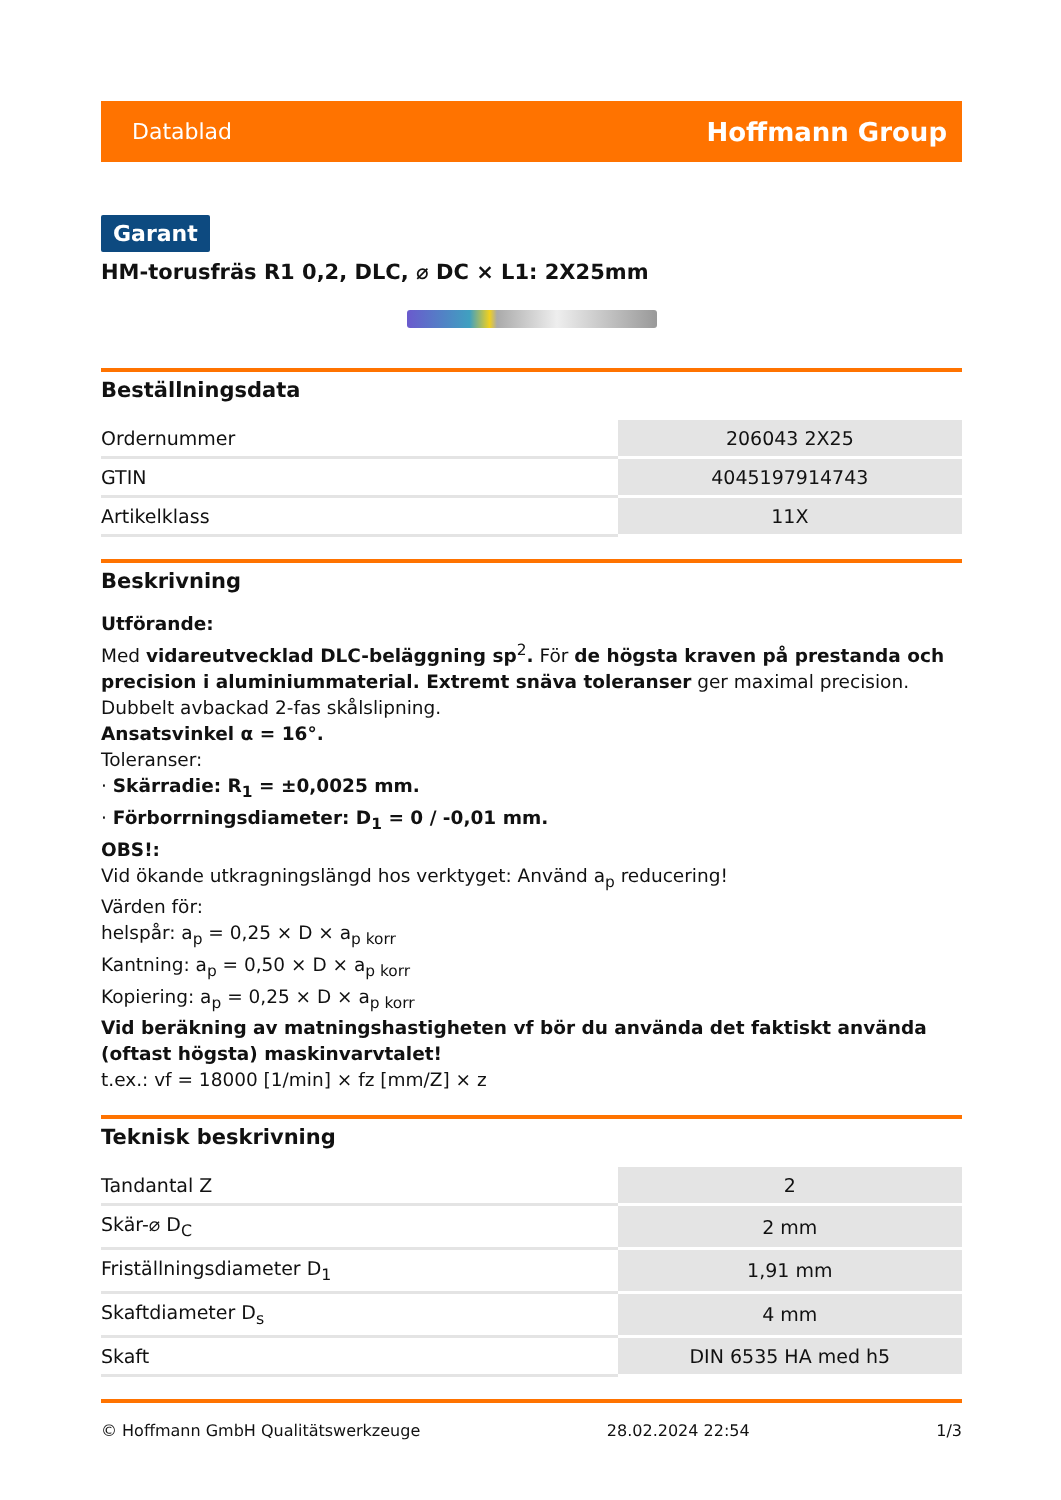Datablad Hoffmann Group
Garant
HM-torusfräs R1 0,2, DLC, ⌀ DC × L1: 2X25mm
Beställningsdata
| Ordernummer | 206043 2X25 |
| GTIN | 4045197914743 |
| Artikelklass | 11X |
Beskrivning
Utförande:
Med vidareutvecklad DLC-beläggning sp<sup>2</sup>. För de högsta kraven på prestanda och precision i aluminiummaterial. Extremt snäva toleranser ger maximal precision. Dubbelt avbackad 2-fas skålslipning.
Ansatsvinkel α = 16°.
Toleranser:
· Skärradie: R<sub>1</sub> = ±0,0025 mm.
· Förborrningsdiameter: D<sub>1</sub> = 0 / -0,01 mm.
OBS!:
Vid ökande utkragningslängd hos verktyget: Använd a<sub>p</sub> reducering!
Värden för:
helspår: a<sub>p</sub> = 0,25 × D × a<sub>p korr</sub>
Kantning: a<sub>p</sub> = 0,50 × D × a<sub>p korr</sub>
Kopiering: a<sub>p</sub> = 0,25 × D × a<sub>p korr</sub>
Vid beräkning av matningshastigheten vf bör du använda det faktiskt använda (oftast högsta) maskinvarvtalet!
t.ex.: vf = 18000 [1/min] × fz [mm/Z] × z
Teknisk beskrivning
| Tandantal Z | 2 |
| Skär-⌀ D<sub>C</sub> | 2 mm |
| Friställningsdiameter D<sub>1</sub> | 1,91 mm |
| Skaftdiameter D<sub>s</sub> | 4 mm |
| Skaft | DIN 6535 HA med h5 |
© Hoffmann GmbH Qualitätswerkzeuge 28.02.2024 22:54 1/3